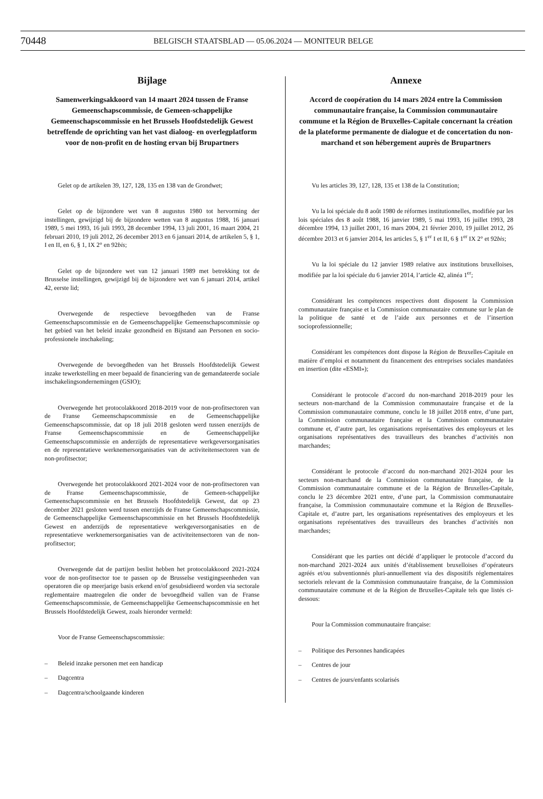70448
BELGISCH STAATSBLAD — 05.06.2024 — MONITEUR BELGE
Bijlage
Samenwerkingsakkoord van 14 maart 2024 tussen de Franse Gemeenschapscommissie, de Gemeen-schappelijke Gemeenschapscommissie en het Brussels Hoofdstedelijk Gewest betreffende de oprichting van het vast dialoog- en overlegplatform voor de non-profit en de hosting ervan bij Brupartners
Gelet op de artikelen 39, 127, 128, 135 en 138 van de Grondwet;
Gelet op de bijzondere wet van 8 augustus 1980 tot hervorming der instellingen, gewijzigd bij de bijzondere wetten van 8 augustus 1988, 16 januari 1989, 5 mei 1993, 16 juli 1993, 28 december 1994, 13 juli 2001, 16 maart 2004, 21 februari 2010, 19 juli 2012, 26 december 2013 en 6 januari 2014, de artikelen 5, § 1, I en II, en 6, § 1, IX 2° en 92bis;
Gelet op de bijzondere wet van 12 januari 1989 met betrekking tot de Brusselse instellingen, gewijzigd bij de bijzondere wet van 6 januari 2014, artikel 42, eerste lid;
Overwegende de respectieve bevoegdheden van de Franse Gemeenschapscommissie en de Gemeenschappelijke Gemeenschapscommissie op het gebied van het beleid inzake gezondheid en Bijstand aan Personen en socio-professionele inschakeling;
Overwegende de bevoegdheden van het Brussels Hoofdstedelijk Gewest inzake tewerkstelling en meer bepaald de financiering van de gemandateerde sociale inschakelingsondernemingen (GSIO);
Overwegende het protocolakkoord 2018-2019 voor de non-profitsectoren van de Franse Gemeenschapscommissie en de Gemeenschappelijke Gemeenschapscommissie, dat op 18 juli 2018 gesloten werd tussen enerzijds de Franse Gemeenschapscommissie en de Gemeenschappelijke Gemeenschapscommissie en anderzijds de representatieve werkgeversorganisaties en de representatieve werknemersorganisaties van de activiteitensectoren van de non-profitsector;
Overwegende het protocolakkoord 2021-2024 voor de non-profitsectoren van de Franse Gemeenschapscommissie, de Gemeen-schappelijke Gemeenschapscommissie en het Brussels Hoofdstedelijk Gewest, dat op 23 december 2021 gesloten werd tussen enerzijds de Franse Gemeenschapscommissie, de Gemeenschappelijke Gemeenschapscommissie en het Brussels Hoofdstedelijk Gewest en anderzijds de representatieve werkgeversorganisaties en de representatieve werknemersorganisaties van de activiteitensectoren van de non-profitsector;
Overwegende dat de partijen beslist hebben het protocolakkoord 2021-2024 voor de non-profitsector toe te passen op de Brusselse vestigingseenheden van operatoren die op meerjarige basis erkend en/of gesubsidieerd worden via sectorale reglementaire maatregelen die onder de bevoegdheid vallen van de Franse Gemeenschapscommissie, de Gemeenschappelijke Gemeenschapscommissie en het Brussels Hoofdstedelijk Gewest, zoals hieronder vermeld:
Voor de Franse Gemeenschapscommissie:
– Beleid inzake personen met een handicap
– Dagcentra
– Dagcentra/schoolgaande kinderen
Annexe
Accord de coopération du 14 mars 2024 entre la Commission communautaire française, la Commission communautaire commune et la Région de Bruxelles-Capitale concernant la création de la plateforme permanente de dialogue et de concertation du non-marchand et son hébergement auprès de Brupartners
Vu les articles 39, 127, 128, 135 et 138 de la Constitution;
Vu la loi spéciale du 8 août 1980 de réformes institutionnelles, modifiée par les lois spéciales des 8 août 1988, 16 janvier 1989, 5 mai 1993, 16 juillet 1993, 28 décembre 1994, 13 juillet 2001, 16 mars 2004, 21 février 2010, 19 juillet 2012, 26 décembre 2013 et 6 janvier 2014, les articles 5, § 1<sup>er</sup> I et II, 6 § 1<sup>er</sup> IX 2° et 92bis;
Vu la loi spéciale du 12 janvier 1989 relative aux institutions bruxelloises, modifiée par la loi spéciale du 6 janvier 2014, l’article 42, alinéa 1<sup>er</sup>;
Considérant les compétences respectives dont disposent la Commission communautaire française et la Commission communautaire commune sur le plan de la politique de santé et de l’aide aux personnes et de l’insertion socioprofessionnelle;
Considérant les compétences dont dispose la Région de Bruxelles-Capitale en matière d’emploi et notamment du financement des entreprises sociales mandatées en insertion (dite «ESMI»);
Considérant le protocole d’accord du non-marchand 2018-2019 pour les secteurs non-marchand de la Commission communautaire française et de la Commission communautaire commune, conclu le 18 juillet 2018 entre, d’une part, la Commission communautaire française et la Commission communautaire commune et, d’autre part, les organisations représentatives des employeurs et les organisations représentatives des travailleurs des branches d’activités non marchandes;
Considérant le protocole d’accord du non-marchand 2021-2024 pour les secteurs non-marchand de la Commission communautaire française, de la Commission communautaire commune et de la Région de Bruxelles-Capitale, conclu le 23 décembre 2021 entre, d’une part, la Commission communautaire française, la Commission communautaire commune et la Région de Bruxelles-Capitale et, d’autre part, les organisations représentatives des employeurs et les organisations représentatives des travailleurs des branches d’activités non marchandes;
Considérant que les parties ont décidé d’appliquer le protocole d’accord du non-marchand 2021-2024 aux unités d’établissement bruxelloises d’opérateurs agréés et/ou subventionnés pluri-annuellement via des dispositifs réglementaires sectoriels relevant de la Commission communautaire française, de la Commission communautaire commune et de la Région de Bruxelles-Capitale tels que listés ci-dessous:
Pour la Commission communautaire française:
– Politique des Personnes handicapées
– Centres de jour
– Centres de jours/enfants scolarisés